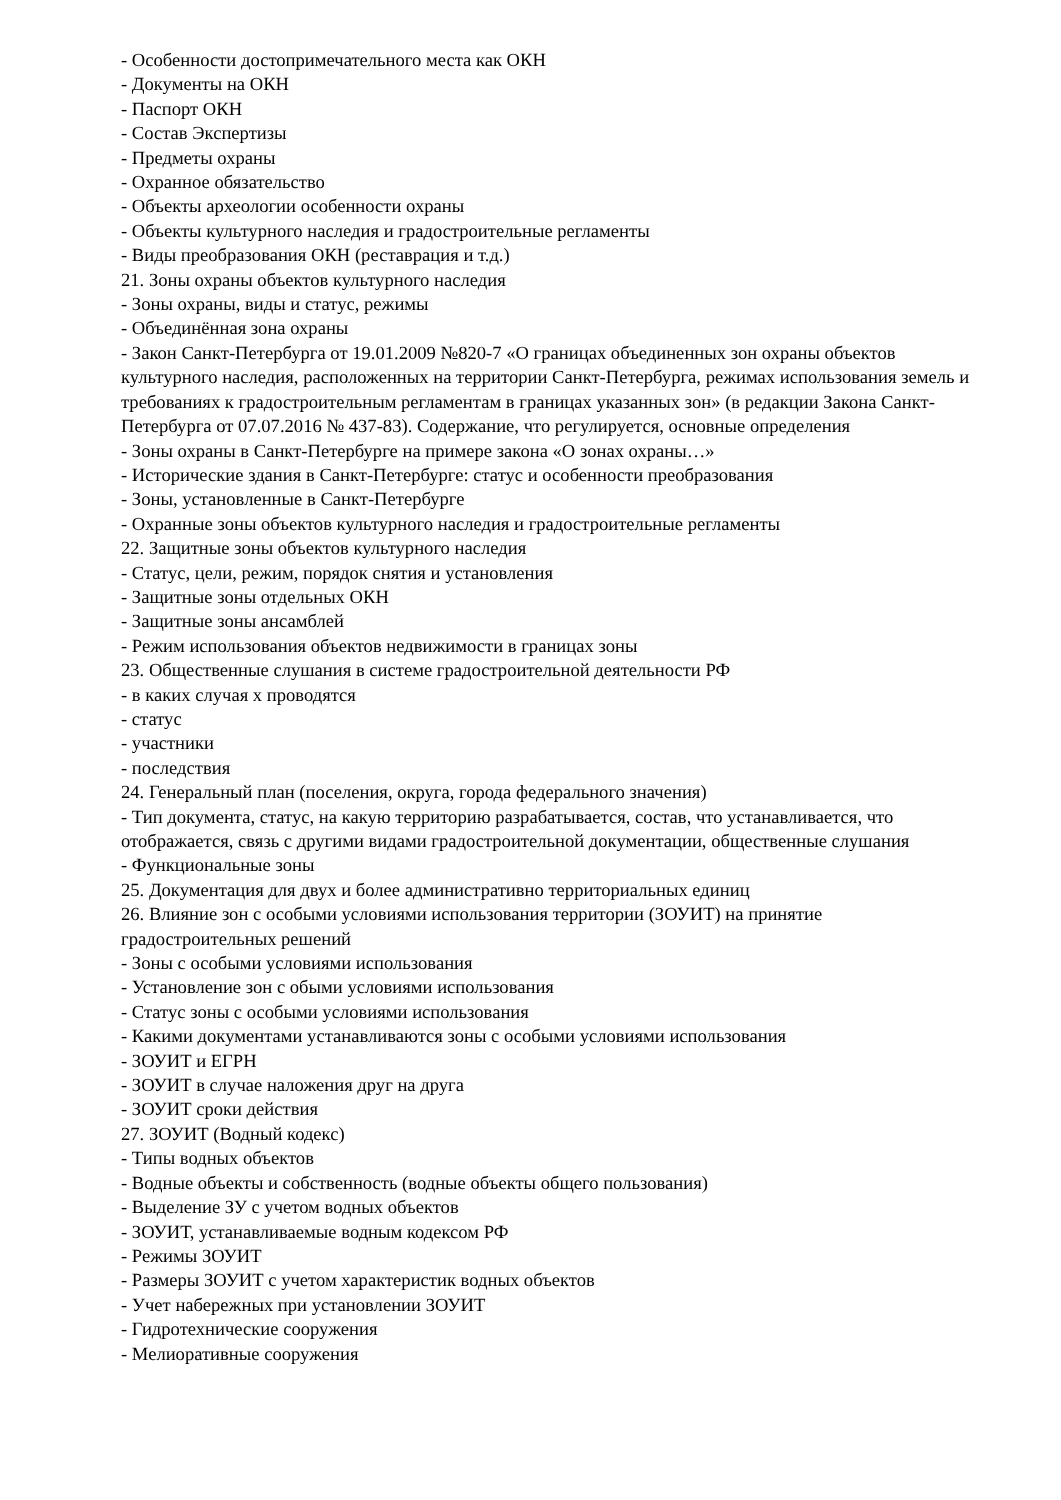- Особенности достопримечательного места как ОКН
- Документы на ОКН
- Паспорт ОКН
- Состав Экспертизы
- Предметы охраны
- Охранное обязательство
- Объекты археологии особенности охраны
- Объекты культурного наследия и градостроительные регламенты
- Виды преобразования ОКН (реставрация и т.д.)
21. Зоны охраны объектов культурного наследия
- Зоны охраны, виды и статус, режимы
- Объединённая зона охраны
- Закон Санкт-Петербурга от 19.01.2009 №820-7 «О границах объединенных зон охраны объектов культурного наследия, расположенных на территории Санкт-Петербурга, режимах использования земель и требованиях к градостроительным регламентам в границах указанных зон» (в редакции Закона Санкт-Петербурга от 07.07.2016 № 437-83). Содержание, что регулируется, основные определения
- Зоны охраны в Санкт-Петербурге на примере закона «О зонах охраны…»
- Исторические здания в Санкт-Петербурге: статус и особенности преобразования
- Зоны, установленные в Санкт-Петербурге
- Охранные зоны объектов культурного наследия и градостроительные регламенты
22. Защитные зоны объектов культурного наследия
- Статус, цели, режим, порядок снятия и установления
- Защитные зоны отдельных ОКН
- Защитные зоны ансамблей
- Режим использования объектов недвижимости в границах зоны
23. Общественные слушания в системе градостроительной деятельности РФ
- в каких случая х проводятся
- статус
- участники
- последствия
24. Генеральный план (поселения, округа, города федерального значения)
- Тип документа, статус, на какую территорию разрабатывается, состав, что устанавливается, что отображается, связь с другими видами градостроительной документации, общественные слушания
- Функциональные зоны
25. Документация для двух и более административно территориальных единиц
26. Влияние зон с особыми условиями использования территории (ЗОУИТ) на принятие градостроительных решений
- Зоны с особыми условиями использования
- Установление зон с обыми условиями использования
- Статус зоны с особыми условиями использования
- Какими документами устанавливаются зоны с особыми условиями использования
- ЗОУИТ и ЕГРН
- ЗОУИТ в случае наложения друг на друга
- ЗОУИТ сроки действия
27. ЗОУИТ (Водный кодекс)
- Типы водных объектов
- Водные объекты и собственность (водные объекты общего пользования)
- Выделение ЗУ с учетом водных объектов
- ЗОУИТ, устанавливаемые водным кодексом РФ
- Режимы ЗОУИТ
- Размеры ЗОУИТ с учетом характеристик водных объектов
- Учет набережных при установлении ЗОУИТ
- Гидротехнические сооружения
- Мелиоративные сооружения